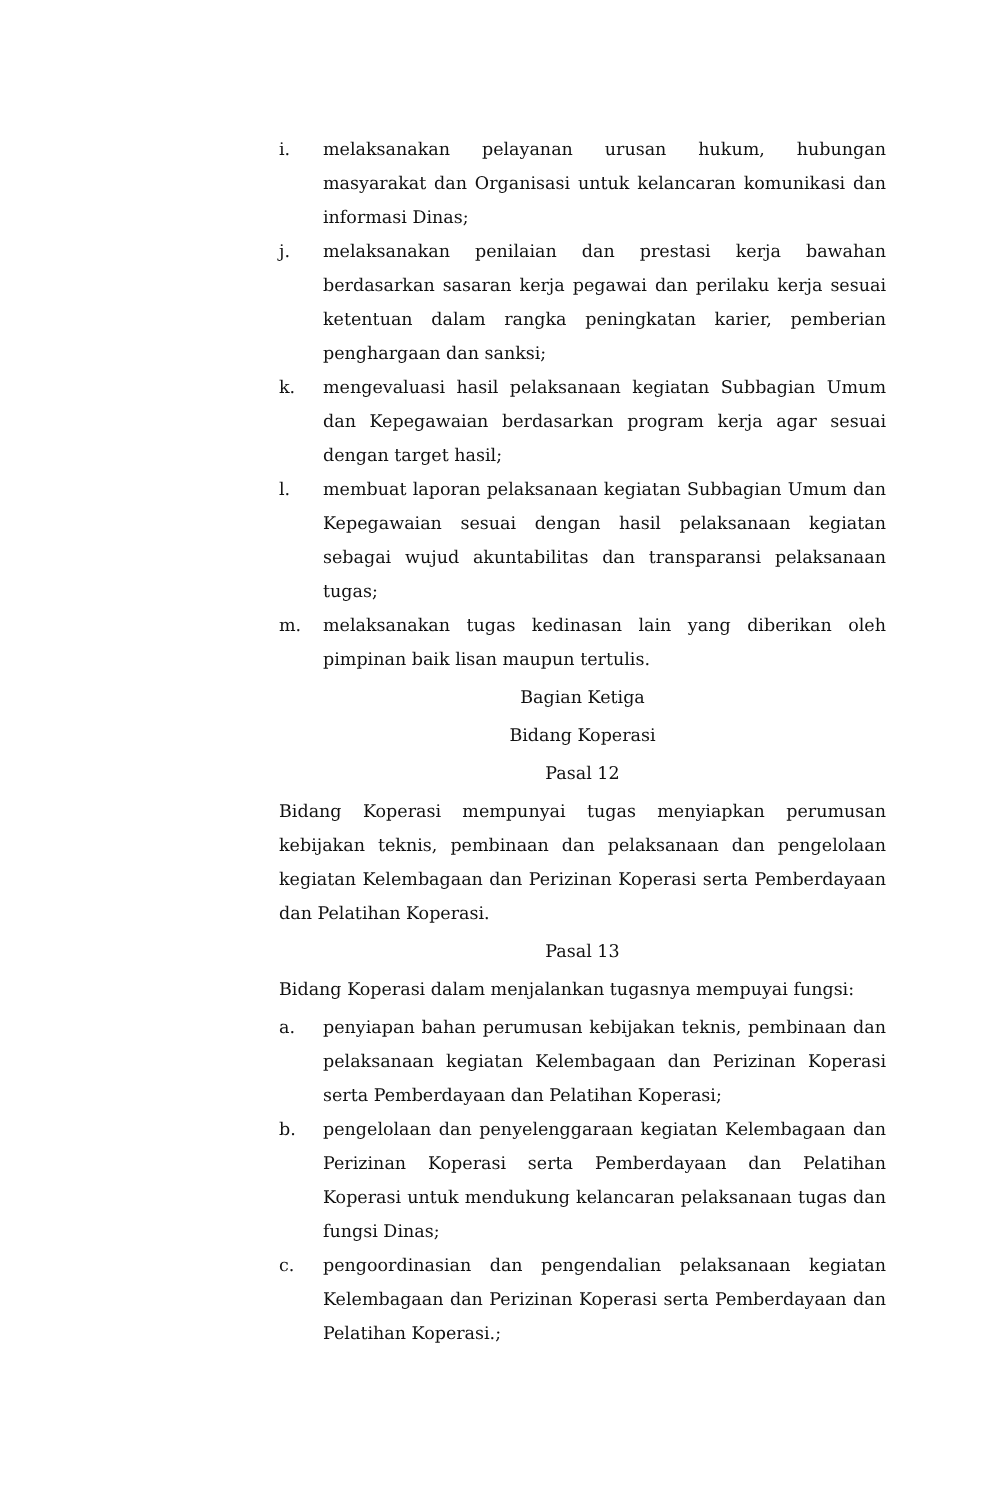i. melaksanakan pelayanan urusan hukum, hubungan masyarakat dan Organisasi untuk kelancaran komunikasi dan informasi Dinas;
j. melaksanakan penilaian dan prestasi kerja bawahan berdasarkan sasaran kerja pegawai dan perilaku kerja sesuai ketentuan dalam rangka peningkatan karier, pemberian penghargaan dan sanksi;
k. mengevaluasi hasil pelaksanaan kegiatan Subbagian Umum dan Kepegawaian berdasarkan program kerja agar sesuai dengan target hasil;
l. membuat laporan pelaksanaan kegiatan Subbagian Umum dan Kepegawaian sesuai dengan hasil pelaksanaan kegiatan sebagai wujud akuntabilitas dan transparansi pelaksanaan tugas;
m. melaksanakan tugas kedinasan lain yang diberikan oleh pimpinan baik lisan maupun tertulis.
Bagian Ketiga
Bidang Koperasi
Pasal 12
Bidang Koperasi mempunyai tugas menyiapkan perumusan kebijakan teknis, pembinaan dan pelaksanaan dan pengelolaan kegiatan Kelembagaan dan Perizinan Koperasi serta Pemberdayaan dan Pelatihan Koperasi.
Pasal 13
Bidang Koperasi dalam menjalankan tugasnya mempuyai fungsi:
a. penyiapan bahan perumusan kebijakan teknis, pembinaan dan pelaksanaan kegiatan Kelembagaan dan Perizinan Koperasi serta Pemberdayaan dan Pelatihan Koperasi;
b. pengelolaan dan penyelenggaraan kegiatan Kelembagaan dan Perizinan Koperasi serta Pemberdayaan dan Pelatihan Koperasi untuk mendukung kelancaran pelaksanaan tugas dan fungsi Dinas;
c. pengoordinasian dan pengendalian pelaksanaan kegiatan Kelembagaan dan Perizinan Koperasi serta Pemberdayaan dan Pelatihan Koperasi.;